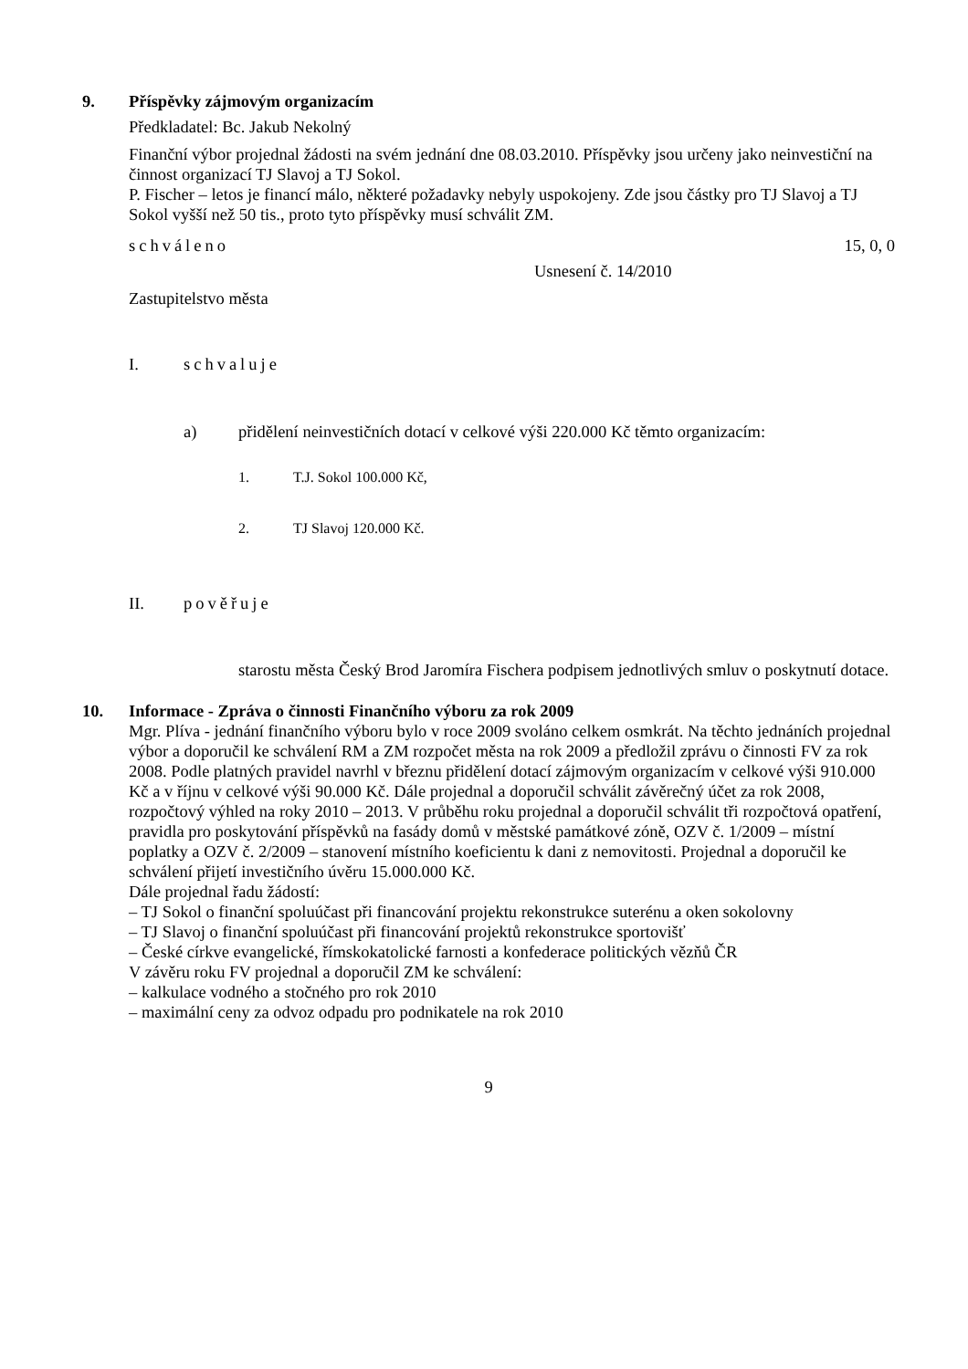9. Příspěvky zájmovým organizacím
Předkladatel: Bc. Jakub Nekolný
Finanční výbor projednal žádosti na svém jednání dne 08.03.2010. Příspěvky jsou určeny jako neinvestiční na činnost organizací TJ Slavoj a TJ Sokol.
P. Fischer – letos je financí málo, některé požadavky nebyly uspokojeny. Zde jsou částky pro TJ Slavoj a TJ Sokol vyšší než 50 tis., proto tyto příspěvky musí schválit ZM.
schváleno 15, 0, 0
Usnesení č. 14/2010
Zastupitelstvo města
I. schvaluje
a) přidělení neinvestičních dotací v celkové výši 220.000 Kč těmto organizacím:
1. T.J. Sokol 100.000 Kč,
2. TJ Slavoj 120.000 Kč.
II. pověřuje
starostu města Český Brod Jaromíra Fischera podpisem jednotlivých smluv o poskytnutí dotace.
10. Informace - Zpráva o činnosti Finančního výboru za rok 2009
Mgr. Plíva - jednání finančního výboru bylo v roce 2009 svoláno celkem osmkrát. Na těchto jednáních projednal výbor a doporučil ke schválení RM a ZM rozpočet města na rok 2009 a předložil zprávu o činnosti FV za rok 2008. Podle platných pravidel navrhl v březnu přidělení dotací zájmovým organizacím v celkové výši 910.000 Kč a v říjnu v celkové výši 90.000 Kč. Dále projednal a doporučil schválit závěrečný účet za rok 2008, rozpočtový výhled na roky 2010 – 2013. V průběhu roku projednal a doporučil schválit tři rozpočtová opatření, pravidla pro poskytování příspěvků na fasády domů v městské památkové zóně, OZV č. 1/2009 – místní poplatky a OZV č. 2/2009 – stanovení místního koeficientu k dani z nemovitosti. Projednal a doporučil ke schválení přijetí investičního úvěru 15.000.000 Kč.
Dále projednal řadu žádostí:
– TJ Sokol o finanční spoluúčast při financování projektu rekonstrukce suterénu a oken sokolovny
– TJ Slavoj o finanční spoluúčast při financování projektů rekonstrukce sportovišť
– České církve evangelické, římskokatolické farnosti a konfederace politických vězňů ČR
V závěru roku FV projednal a doporučil ZM ke schválení:
– kalkulace vodného a stočného pro rok 2010
– maximální ceny za odvoz odpadu pro podnikatele na rok 2010
9